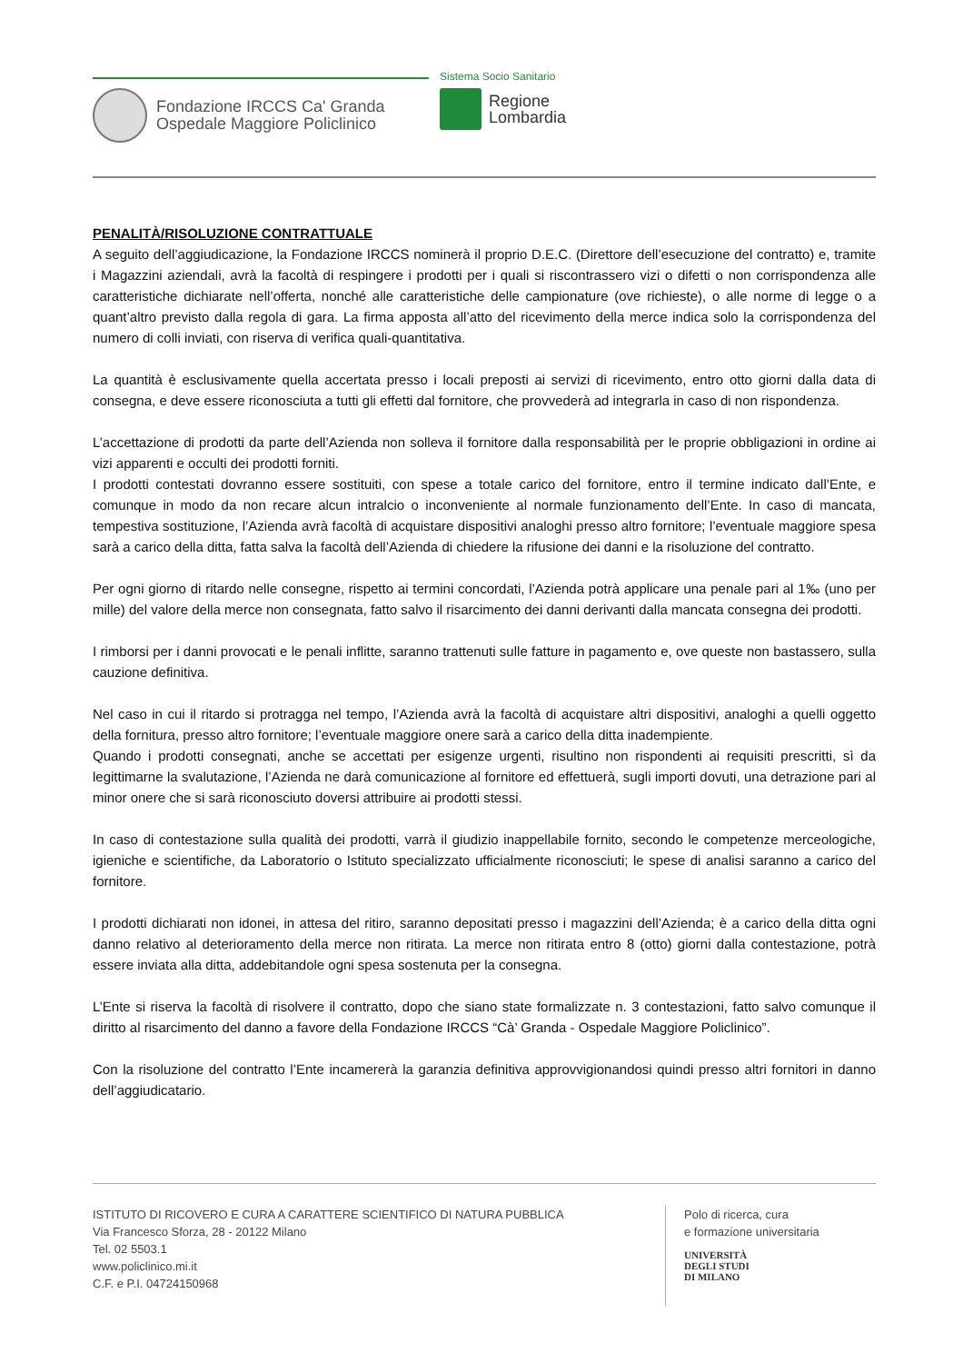Fondazione IRCCS Ca' Granda
Ospedale Maggiore Policlinico
Sistema Socio Sanitario
Regione
Lombardia
PENALITÀ/RISOLUZIONE CONTRATTUALE
A seguito dell’aggiudicazione, la Fondazione IRCCS nominerà il proprio D.E.C. (Direttore dell’esecuzione del contratto) e, tramite i Magazzini aziendali, avrà la facoltà di respingere i prodotti per i quali si riscontrassero vizi o difetti o non corrispondenza alle caratteristiche dichiarate nell’offerta, nonché alle caratteristiche delle campionature (ove richieste), o alle norme di legge o a quant’altro previsto dalla regola di gara. La firma apposta all’atto del ricevimento della merce indica solo la corrispondenza del numero di colli inviati, con riserva di verifica quali-quantitativa.
La quantità è esclusivamente quella accertata presso i locali preposti ai servizi di ricevimento, entro otto giorni dalla data di consegna, e deve essere riconosciuta a tutti gli effetti dal fornitore, che provvederà ad integrarla in caso di non rispondenza.
L’accettazione di prodotti da parte dell’Azienda non solleva il fornitore dalla responsabilità per le proprie obbligazioni in ordine ai vizi apparenti e occulti dei prodotti forniti.
I prodotti contestati dovranno essere sostituiti, con spese a totale carico del fornitore, entro il termine indicato dall’Ente, e comunque in modo da non recare alcun intralcio o inconveniente al normale funzionamento dell’Ente. In caso di mancata, tempestiva sostituzione, l’Azienda avrà facoltà di acquistare dispositivi analoghi presso altro fornitore; l’eventuale maggiore spesa sarà a carico della ditta, fatta salva la facoltà dell’Azienda di chiedere la rifusione dei danni e la risoluzione del contratto.
Per ogni giorno di ritardo nelle consegne, rispetto ai termini concordati, l’Azienda potrà applicare una penale pari al 1‰ (uno per mille) del valore della merce non consegnata, fatto salvo il risarcimento dei danni derivanti dalla mancata consegna dei prodotti.
I rimborsi per i danni provocati e le penali inflitte, saranno trattenuti sulle fatture in pagamento e, ove queste non bastassero, sulla cauzione definitiva.
Nel caso in cui il ritardo si protragga nel tempo, l’Azienda avrà la facoltà di acquistare altri dispositivi, analoghi a quelli oggetto della fornitura, presso altro fornitore; l’eventuale maggiore onere sarà a carico della ditta inadempiente.
Quando i prodotti consegnati, anche se accettati per esigenze urgenti, risultino non rispondenti ai requisiti prescritti, sì da legittimarne la svalutazione, l’Azienda ne darà comunicazione al fornitore ed effettuerà, sugli importi dovuti, una detrazione pari al minor onere che si sarà riconosciuto doversi attribuire ai prodotti stessi.
In caso di contestazione sulla qualità dei prodotti, varrà il giudizio inappellabile fornito, secondo le competenze merceologiche, igieniche e scientifiche, da Laboratorio o Istituto specializzato ufficialmente riconosciuti; le spese di analisi saranno a carico del fornitore.
I prodotti dichiarati non idonei, in attesa del ritiro, saranno depositati presso i magazzini dell’Azienda; è a carico della ditta ogni danno relativo al deterioramento della merce non ritirata. La merce non ritirata entro 8 (otto) giorni dalla contestazione, potrà essere inviata alla ditta, addebitandole ogni spesa sostenuta per la consegna.
L’Ente si riserva la facoltà di risolvere il contratto, dopo che siano state formalizzate n. 3 contestazioni, fatto salvo comunque il diritto al risarcimento del danno a favore della Fondazione IRCCS “Cà’ Granda - Ospedale Maggiore Policlinico”.
Con la risoluzione del contratto l’Ente incamererà la garanzia definitiva approvvigionandosi quindi presso altri fornitori in danno dell’aggiudicatario.
ISTITUTO DI RICOVERO E CURA A CARATTERE SCIENTIFICO DI NATURA PUBBLICA
Via Francesco Sforza, 28 - 20122 Milano
Tel. 02 5503.1
www.policlinico.mi.it
C.F. e P.I. 04724150968
Polo di ricerca, cura
e formazione universitaria
UNIVERSITÀ
DEGLI STUDI
DI MILANO